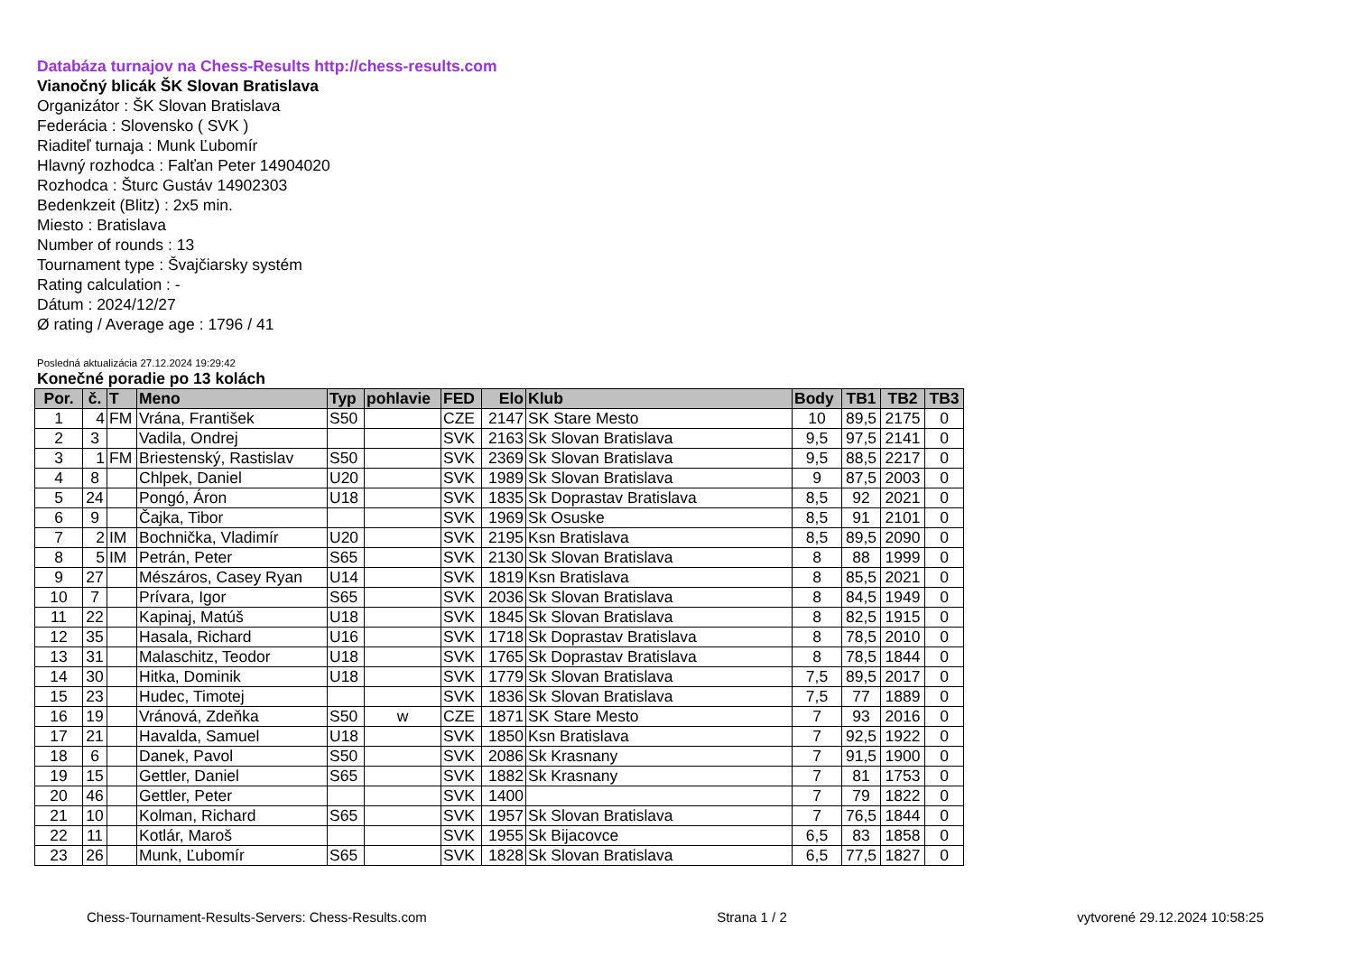Databáza turnajov na Chess-Results http://chess-results.com
Vianočný blicák ŠK Slovan Bratislava
Organizátor : ŠK Slovan Bratislava
Federácia : Slovensko ( SVK )
Riaditeľ turnaja : Munk Ľubomír
Hlavný rozhodca : Falťan Peter 14904020
Rozhodca : Šturc Gustáv 14902303
Bedenkzeit (Blitz) : 2x5 min.
Miesto : Bratislava
Number of rounds : 13
Tournament type : Švajčiarsky systém
Rating calculation : -
Dátum : 2024/12/27
Ø rating / Average age : 1796 / 41
Posledná aktualizácia 27.12.2024 19:29:42
Konečné poradie po 13 kolách
| Por. | č. | T | Meno | Typ | pohlavie | FED | Elo | Klub | Body | TB1 | TB2 | TB3 |
| --- | --- | --- | --- | --- | --- | --- | --- | --- | --- | --- | --- | --- |
| 1 | 4 | FM | Vrána, František | S50 | | CZE | 2147 | SK Stare Mesto | 10 | 89,5 | 2175 | 0 |
| 2 | 3 | | Vadila, Ondrej | | | SVK | 2163 | Sk Slovan Bratislava | 9,5 | 97,5 | 2141 | 0 |
| 3 | 1 | FM | Briestenský, Rastislav | S50 | | SVK | 2369 | Sk Slovan Bratislava | 9,5 | 88,5 | 2217 | 0 |
| 4 | 8 | | Chlpek, Daniel | U20 | | SVK | 1989 | Sk Slovan Bratislava | 9 | 87,5 | 2003 | 0 |
| 5 | 24 | | Pongó, Áron | U18 | | SVK | 1835 | Sk Doprastav Bratislava | 8,5 | 92 | 2021 | 0 |
| 6 | 9 | | Čajka, Tibor | | | SVK | 1969 | Sk Osuske | 8,5 | 91 | 2101 | 0 |
| 7 | 2 | IM | Bochnička, Vladimír | U20 | | SVK | 2195 | Ksn Bratislava | 8,5 | 89,5 | 2090 | 0 |
| 8 | 5 | IM | Petrán, Peter | S65 | | SVK | 2130 | Sk Slovan Bratislava | 8 | 88 | 1999 | 0 |
| 9 | 27 | | Mészáros, Casey Ryan | U14 | | SVK | 1819 | Ksn Bratislava | 8 | 85,5 | 2021 | 0 |
| 10 | 7 | | Prívara, Igor | S65 | | SVK | 2036 | Sk Slovan Bratislava | 8 | 84,5 | 1949 | 0 |
| 11 | 22 | | Kapinaj, Matúš | U18 | | SVK | 1845 | Sk Slovan Bratislava | 8 | 82,5 | 1915 | 0 |
| 12 | 35 | | Hasala, Richard | U16 | | SVK | 1718 | Sk Doprastav Bratislava | 8 | 78,5 | 2010 | 0 |
| 13 | 31 | | Malaschitz, Teodor | U18 | | SVK | 1765 | Sk Doprastav Bratislava | 8 | 78,5 | 1844 | 0 |
| 14 | 30 | | Hitka, Dominik | U18 | | SVK | 1779 | Sk Slovan Bratislava | 7,5 | 89,5 | 2017 | 0 |
| 15 | 23 | | Hudec, Timotej | | | SVK | 1836 | Sk Slovan Bratislava | 7,5 | 77 | 1889 | 0 |
| 16 | 19 | | Vránová, Zdeňka | S50 | w | CZE | 1871 | SK Stare Mesto | 7 | 93 | 2016 | 0 |
| 17 | 21 | | Havalda, Samuel | U18 | | SVK | 1850 | Ksn Bratislava | 7 | 92,5 | 1922 | 0 |
| 18 | 6 | | Danek, Pavol | S50 | | SVK | 2086 | Sk Krasnany | 7 | 91,5 | 1900 | 0 |
| 19 | 15 | | Gettler, Daniel | S65 | | SVK | 1882 | Sk Krasnany | 7 | 81 | 1753 | 0 |
| 20 | 46 | | Gettler, Peter | | | SVK | 1400 | | 7 | 79 | 1822 | 0 |
| 21 | 10 | | Kolman, Richard | S65 | | SVK | 1957 | Sk Slovan Bratislava | 7 | 76,5 | 1844 | 0 |
| 22 | 11 | | Kotlár, Maroš | | | SVK | 1955 | Sk Bijacovce | 6,5 | 83 | 1858 | 0 |
| 23 | 26 | | Munk, Ľubomír | S65 | | SVK | 1828 | Sk Slovan Bratislava | 6,5 | 77,5 | 1827 | 0 |
Chess-Tournament-Results-Servers: Chess-Results.com Strana 1 / 2 vytvorené 29.12.2024 10:58:25